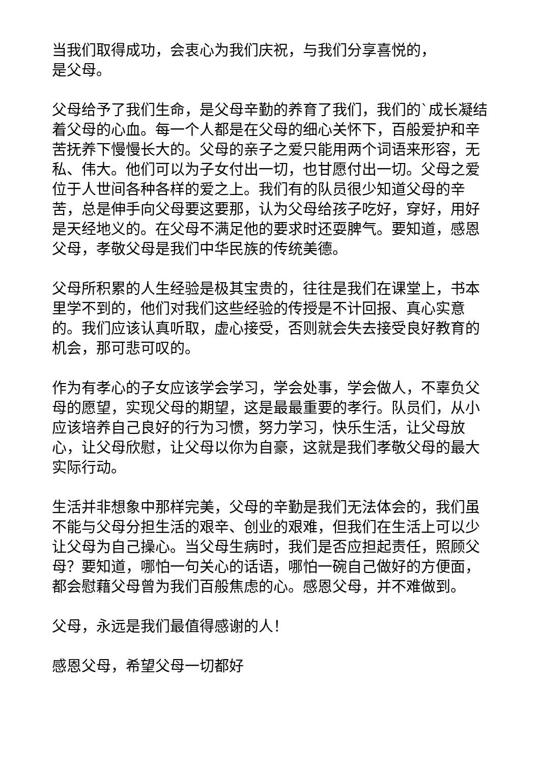当我们取得成功，会衷心为我们庆祝，与我们分享喜悦的，
是父母。
父母给予了我们生命，是父母辛勤的养育了我们，我们的`成长凝结着父母的心血。每一个人都是在父母的细心关怀下，百般爱护和辛苦抚养下慢慢长大的。父母的亲子之爱只能用两个词语来形容，无私、伟大。他们可以为子女付出一切，也甘愿付出一切。父母之爱位于人世间各种各样的爱之上。我们有的队员很少知道父母的辛苦，总是伸手向父母要这要那，认为父母给孩子吃好，穿好，用好是天经地义的。在父母不满足他的要求时还耍脾气。要知道，感恩父母，孝敬父母是我们中华民族的传统美德。
父母所积累的人生经验是极其宝贵的，往往是我们在课堂上，书本里学不到的，他们对我们这些经验的传授是不计回报、真心实意的。我们应该认真听取，虚心接受，否则就会失去接受良好教育的机会，那可悲可叹的。
作为有孝心的子女应该学会学习，学会处事，学会做人，不辜负父母的愿望，实现父母的期望，这是最最重要的孝行。队员们，从小应该培养自己良好的行为习惯，努力学习，快乐生活，让父母放心，让父母欣慰，让父母以你为自豪，这就是我们孝敬父母的最大实际行动。
生活并非想象中那样完美，父母的辛勤是我们无法体会的，我们虽不能与父母分担生活的艰辛、创业的艰难，但我们在生活上可以少让父母为自己操心。当父母生病时，我们是否应担起责任，照顾父母？要知道，哪怕一句关心的话语，哪怕一碗自己做好的方便面，都会慰藉父母曾为我们百般焦虑的心。感恩父母，并不难做到。
父母，永远是我们最值得感谢的人！
感恩父母，希望父母一切都好